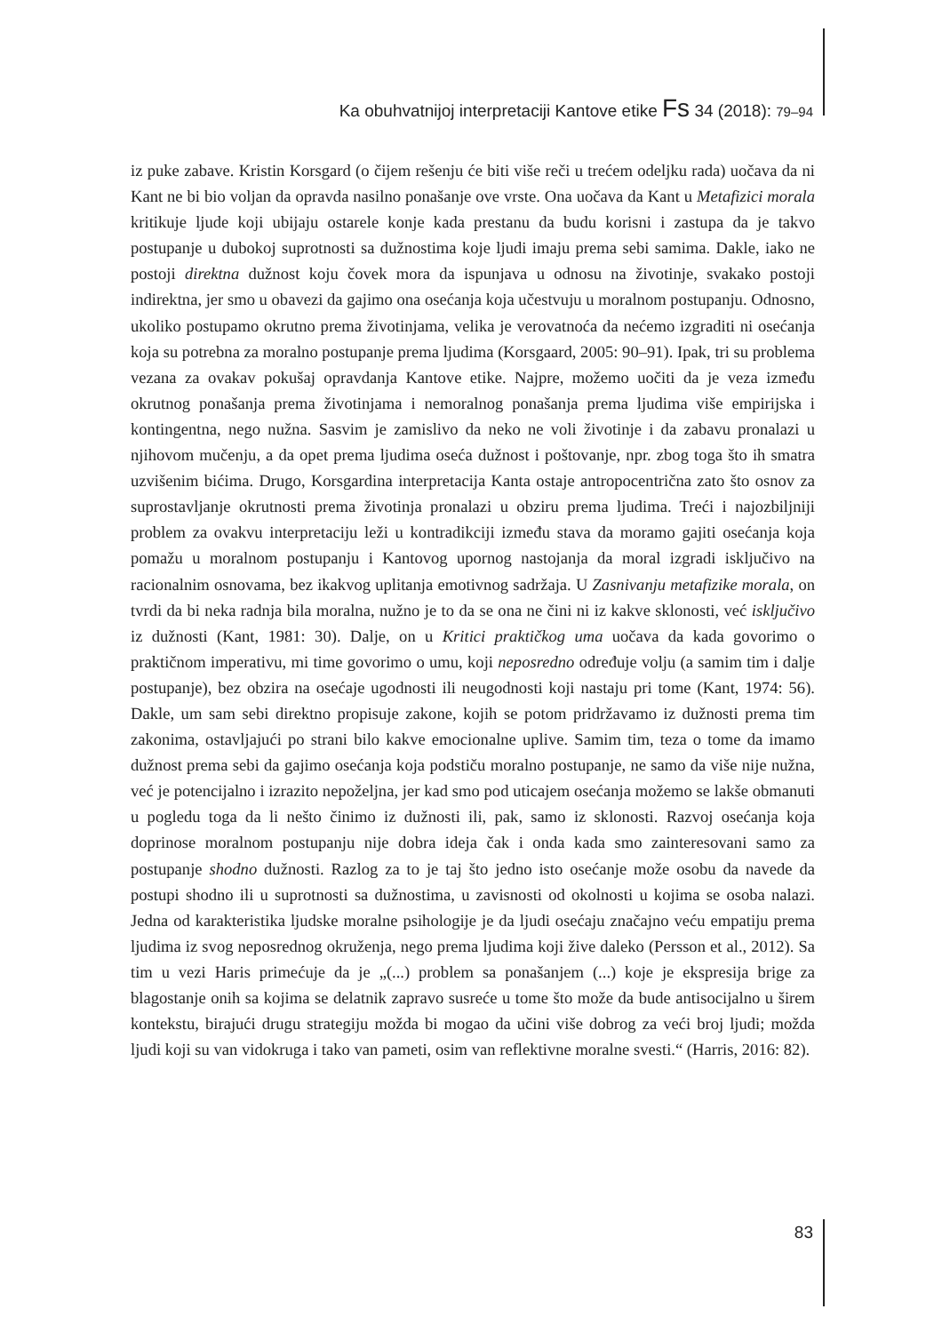Ka obuhvatnijoj interpretaciji Kantove etike Fs 34 (2018): 79–94
iz puke zabave. Kristin Korsgard (o čijem rešenju će biti više reči u trećem odeljku rada) uočava da ni Kant ne bi bio voljan da opravda nasilno ponašanje ove vrste. Ona uočava da Kant u Metafizici morala kritikuje ljude koji ubijaju ostarele konje kada prestanu da budu korisni i zastupa da je takvo postupanje u dubokoj suprotnosti sa dužnostima koje ljudi imaju prema sebi samima. Dakle, iako ne postoji direktna dužnost koju čovek mora da ispunjava u odnosu na životinje, svakako postoji indirektna, jer smo u obavezi da gajimo ona osećanja koja učestvuju u moralnom postupanju. Odnosno, ukoliko postupamo okrutno prema životinjama, velika je verovatnoća da nećemo izgraditi ni osećanja koja su potrebna za moralno postupanje prema ljudima (Korsgaard, 2005: 90–91). Ipak, tri su problema vezana za ovakav pokušaj opravdanja Kantove etike. Najpre, možemo uočiti da je veza između okrutnog ponašanja prema životinjama i nemoralnog ponašanja prema ljudima više empirijska i kontingentna, nego nužna. Sasvim je zamislivo da neko ne voli životinje i da zabavu pronalazi u njihovom mučenju, a da opet prema ljudima oseća dužnost i poštovanje, npr. zbog toga što ih smatra uzvišenim bićima. Drugo, Korsgardina interpretacija Kanta ostaje antropocentrična zato što osnov za suprostavljanje okrutnosti prema životinja pronalazi u obziru prema ljudima. Treći i najozbiljniji problem za ovakvu interpretaciju leži u kontradikciji između stava da moramo gajiti osećanja koja pomažu u moralnom postupanju i Kantovog upornog nastojanja da moral izgradi isključivo na racionalnim osnovama, bez ikakvog uplitanja emotivnog sadržaja. U Zasnivanju metafizike morala, on tvrdi da bi neka radnja bila moralna, nužno je to da se ona ne čini ni iz kakve sklonosti, već isključivo iz dužnosti (Kant, 1981: 30). Dalje, on u Kritici praktičkog uma uočava da kada govorimo o praktičnom imperativu, mi time govorimo o umu, koji neposredno određuje volju (a samim tim i dalje postupanje), bez obzira na osećaje ugodnosti ili neugodnosti koji nastaju pri tome (Kant, 1974: 56). Dakle, um sam sebi direktno propisuje zakone, kojih se potom pridržavamo iz dužnosti prema tim zakonima, ostavljajući po strani bilo kakve emocionalne uplive. Samim tim, teza o tome da imamo dužnost prema sebi da gajimo osećanja koja podstiču moralno postupanje, ne samo da više nije nužna, već je potencijalno i izrazito nepoželjna, jer kad smo pod uticajem osećanja možemo se lakše obmanuti u pogledu toga da li nešto činimo iz dužnosti ili, pak, samo iz sklonosti. Razvoj osećanja koja doprinose moralnom postupanju nije dobra ideja čak i onda kada smo zainteresovani samo za postupanje shodno dužnosti. Razlog za to je taj što jedno isto osećanje može osobu da navede da postupi shodno ili u suprotnosti sa dužnostima, u zavisnosti od okolnosti u kojima se osoba nalazi. Jedna od karakteristika ljudske moralne psihologije je da ljudi osećaju značajno veću empatiju prema ljudima iz svog neposrednog okruženja, nego prema ljudima koji žive daleko (Persson et al., 2012). Sa tim u vezi Haris primećuje da je „(...) problem sa ponašanjem (...) koje je ekspresija brige za blagostanje onih sa kojima se delatnik zapravo susreće u tome što može da bude antisocijalno u širem kontekstu, birajući drugu strategiju možda bi mogao da učini više dobrog za veći broj ljudi; možda ljudi koji su van vidokruga i tako van pameti, osim van reflektivne moralne svesti.“ (Harris, 2016: 82).
83